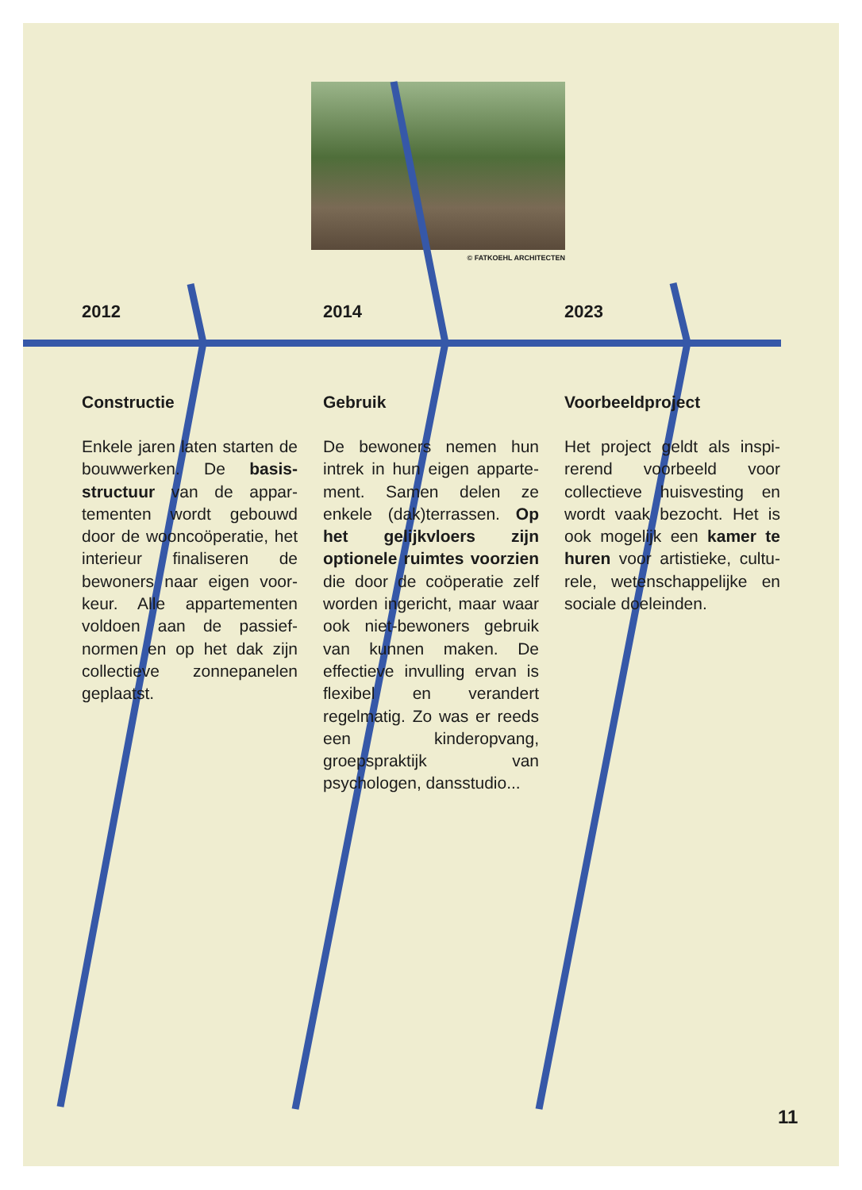© FATKOEHL ARCHITECTEN
2012
Constructie
Enkele jaren laten starten de bouwwerken. De basis­structuur van de appar­tementen wordt gebouwd door de wooncoöperatie, het interieur finaliseren de bewoners naar eigen voor­keur. Alle appartementen voldoen aan de passief­normen en op het dak zijn collectieve zonnepanelen geplaatst.
2014
Gebruik
De bewoners nemen hun intrek in hun eigen apparte­ment. Samen delen ze enkele (dak)terrassen. Op het gelijkvloers zijn optionele ruimtes voorzien die door de coöperatie zelf worden ingericht, maar waar ook niet-bewoners gebruik van kunnen maken. De effec­tieve invulling ervan is flexi­bel en verandert regelmatig. Zo was er reeds een kinder­opvang, groepspraktijk van psychologen, dansstudio...
2023
Voorbeeldproject
Het project geldt als inspi­rerend voorbeeld voor collectieve huisvesting en wordt vaak bezocht. Het is ook mogelijk een kamer te huren voor artistieke, cultu­rele, wetenschappelijke en sociale doeleinden.
11